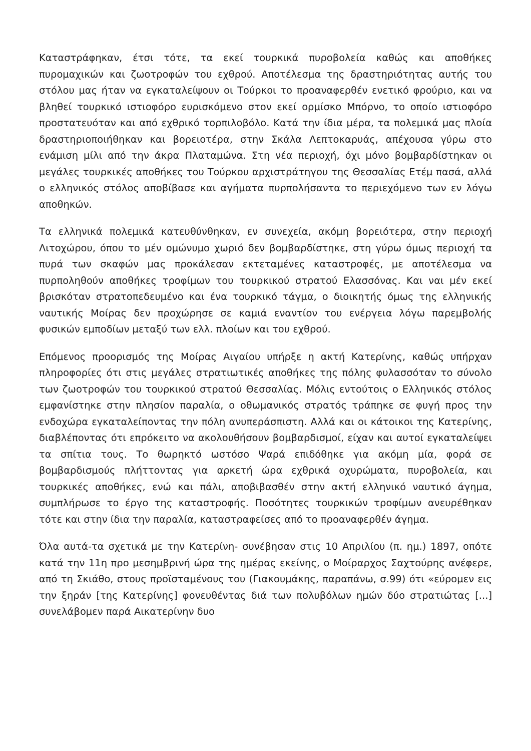Καταστράφηκαν, έτσι τότε, τα εκεί τουρκικά πυροβολεία καθώς και αποθήκες πυρομαχικών και ζωοτροφών του εχθρού. Αποτέλεσμα της δραστηριότητας αυτής του στόλου μας ήταν να εγκαταλείψουν οι Τούρκοι το προαναφερθέν ενετικό φρούριο, και να βληθεί τουρκικό ιστιοφόρο ευρισκόμενο στον εκεί ορμίσκο Μπόρνο, το οποίο ιστιοφόρο προστατευόταν και από εχθρικό τορπιλοβόλο. Κατά την ίδια μέρα, τα πολεμικά μας πλοία δραστηριοποιήθηκαν και βορειοτέρα, στην Σκάλα Λεπτοκαρυάς, απέχουσα γύρω στο ενάμιση μίλι από την άκρα Πλαταμώνα. Στη νέα περιοχή, όχι μόνο βομβαρδίστηκαν οι μεγάλες τουρκικές αποθήκες του Τούρκου αρχιστράτηγου της Θεσσαλίας Ετέμ πασά, αλλά ο ελληνικός στόλος αποβίβασε και αγήματα πυρπολήσαντα το περιεχόμενο των εν λόγω αποθηκών.
Τα ελληνικά πολεμικά κατευθύνθηκαν, εν συνεχεία, ακόμη βορειότερα, στην περιοχή Λιτοχώρου, όπου το μέν ομώνυμο χωριό δεν βομβαρδίστηκε, στη γύρω όμως περιοχή τα πυρά των σκαφών μας προκάλεσαν εκτεταμένες καταστροφές, με αποτέλεσμα να πυρποληθούν αποθήκες τροφίμων του τουρκικού στρατού Ελασσόνας. Και ναι μέν εκεί βρισκόταν στρατοπεδευμένο και ένα τουρκικό τάγμα, ο διοικητής όμως της ελληνικής ναυτικής Μοίρας δεν προχώρησε σε καμιά εναντίον του ενέργεια λόγω παρεμβολής φυσικών εμποδίων μεταξύ των ελλ. πλοίων και του εχθρού.
Επόμενος προορισμός της Μοίρας Αιγαίου υπήρξε η ακτή Κατερίνης, καθώς υπήρχαν πληροφορίες ότι στις μεγάλες στρατιωτικές αποθήκες της πόλης φυλασσόταν το σύνολο των ζωοτροφών του τουρκικού στρατού Θεσσαλίας. Μόλις εντούτοις ο Ελληνικός στόλος εμφανίστηκε στην πλησίον παραλία, ο οθωμανικός στρατός τράπηκε σε φυγή προς την ενδοχώρα εγκαταλείποντας την πόλη ανυπεράσπιστη. Αλλά και οι κάτοικοι της Κατερίνης, διαβλέποντας ότι επρόκειτο να ακολουθήσουν βομβαρδισμοί, είχαν και αυτοί εγκαταλείψει τα σπίτια τους. Το θωρηκτό ωστόσο Ψαρά επιδόθηκε για ακόμη μία, φορά σε βομβαρδισμούς πλήττοντας για αρκετή ώρα εχθρικά οχυρώματα, πυροβολεία, και τουρκικές αποθήκες, ενώ και πάλι, αποβιβασθέν στην ακτή ελληνικό ναυτικό άγημα, συμπλήρωσε το έργο της καταστροφής. Ποσότητες τουρκικών τροφίμων ανευρέθηκαν τότε και στην ίδια την παραλία, καταστραφείσες από το προαναφερθέν άγημα.
Όλα αυτά-τα σχετικά με την Κατερίνη- συνέβησαν στις 10 Απριλίου (π. ημ.) 1897, οπότε κατά την 11η προ μεσημβρινή ώρα της ημέρας εκείνης, ο Μοίραρχος Σαχτούρης ανέφερε, από τη Σκιάθο, στους προϊσταμένους του (Γιακουμάκης, παραπάνω, σ.99) ότι «εύρομεν εις την ξηράν [της Κατερίνης] φονευθέντας διά των πολυβόλων ημών δύο στρατιώτας [...] συνελάβομεν παρά Αικατερίνην δυο